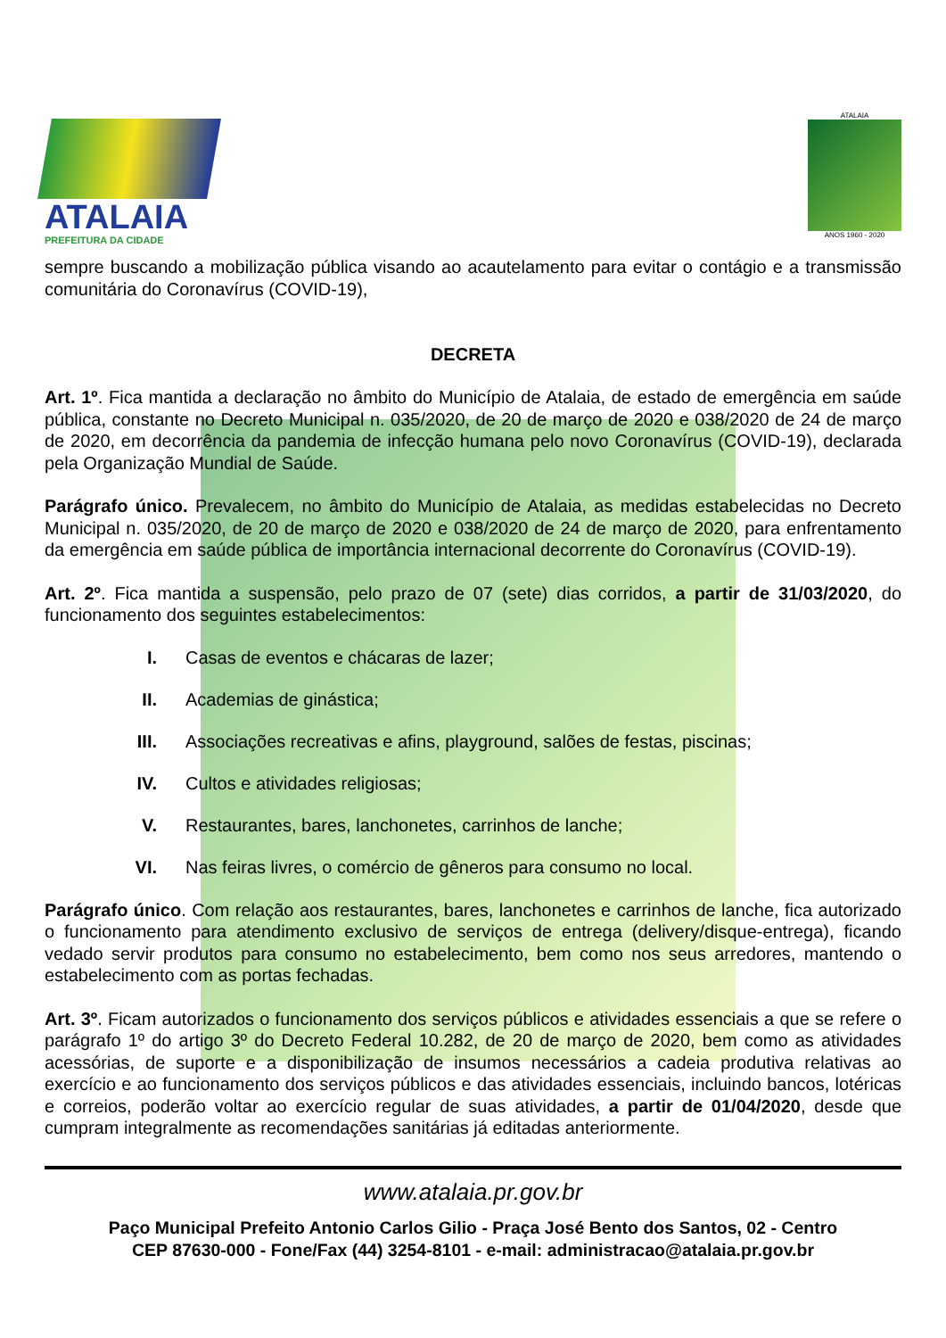ATALAIA
PREFEITURA DA CIDADE
ATALAIA
ANOS 1960 - 2020
sempre buscando a mobilização pública visando ao acautelamento para evitar o contágio e a transmissão comunitária do Coronavírus (COVID-19),
DECRETA
Art. 1º. Fica mantida a declaração no âmbito do Município de Atalaia, de estado de emergência em saúde pública, constante no Decreto Municipal n. 035/2020, de 20 de março de 2020 e 038/2020 de 24 de março de 2020, em decorrência da pandemia de infecção humana pelo novo Coronavírus (COVID-19), declarada pela Organização Mundial de Saúde.
Parágrafo único. Prevalecem, no âmbito do Município de Atalaia, as medidas estabelecidas no Decreto Municipal n. 035/2020, de 20 de março de 2020 e 038/2020 de 24 de março de 2020, para enfrentamento da emergência em saúde pública de importância internacional decorrente do Coronavírus (COVID-19).
Art. 2º. Fica mantida a suspensão, pelo prazo de 07 (sete) dias corridos, a partir de 31/03/2020, do funcionamento dos seguintes estabelecimentos:
I. Casas de eventos e chácaras de lazer;
II. Academias de ginástica;
III. Associações recreativas e afins, playground, salões de festas, piscinas;
IV. Cultos e atividades religiosas;
V. Restaurantes, bares, lanchonetes, carrinhos de lanche;
VI. Nas feiras livres, o comércio de gêneros para consumo no local.
Parágrafo único. Com relação aos restaurantes, bares, lanchonetes e carrinhos de lanche, fica autorizado o funcionamento para atendimento exclusivo de serviços de entrega (delivery/disque-entrega), ficando vedado servir produtos para consumo no estabelecimento, bem como nos seus arredores, mantendo o estabelecimento com as portas fechadas.
Art. 3º. Ficam autorizados o funcionamento dos serviços públicos e atividades essenciais a que se refere o parágrafo 1º do artigo 3º do Decreto Federal 10.282, de 20 de março de 2020, bem como as atividades acessórias, de suporte e a disponibilização de insumos necessários a cadeia produtiva relativas ao exercício e ao funcionamento dos serviços públicos e das atividades essenciais, incluindo bancos, lotéricas e correios, poderão voltar ao exercício regular de suas atividades, a partir de 01/04/2020, desde que cumpram integralmente as recomendações sanitárias já editadas anteriormente.
www.atalaia.pr.gov.br
Paço Municipal Prefeito Antonio Carlos Gilio - Praça José Bento dos Santos, 02 - Centro
CEP 87630-000 - Fone/Fax (44) 3254-8101 - e-mail: administracao@atalaia.pr.gov.br